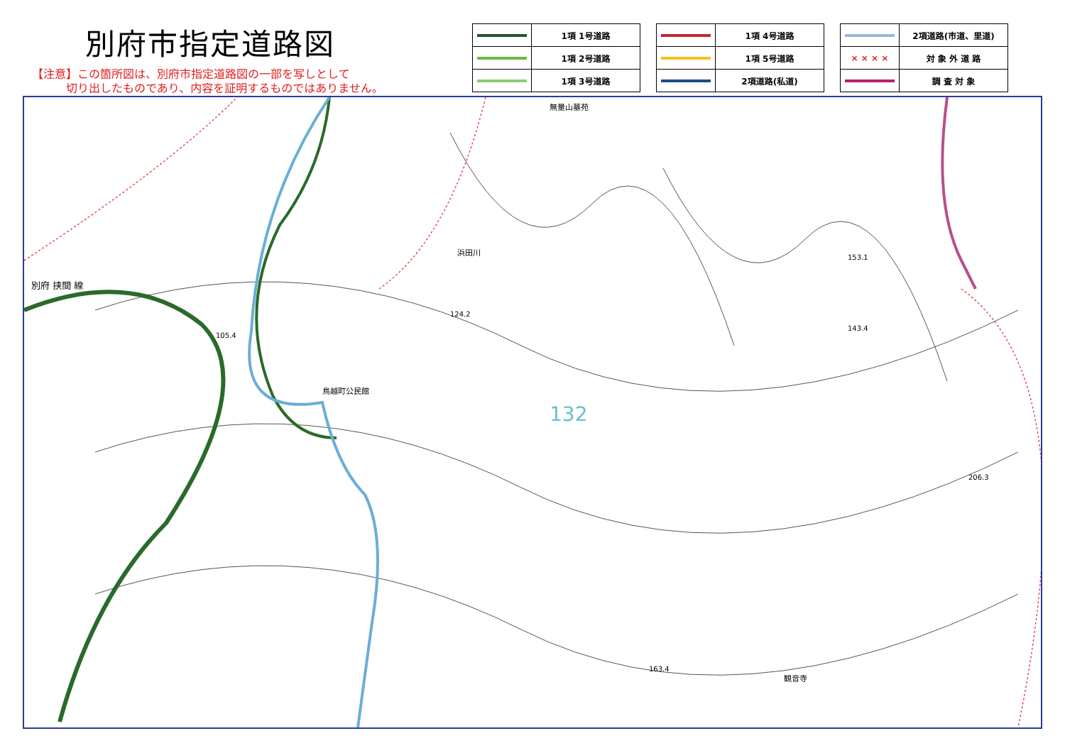別府市指定道路図
【注意】この箇所図は、別府市指定道路図の一部を写しとして
   切り出したものであり、内容を証明するものではありません。
| | 1項 1号道路 |
| | 1項 2号道路 |
| | 1項 3号道路 |
| | 1項 4号道路 |
| | 1項 5号道路 |
| | 2項道路(私道) |
| | 2項道路(市道、里道) |
| × × × × | 対 象 外 道 路 |
| | 調 査 対 象 |
別府 挟間 線
鳥越町公民館
浜田川
132
観音寺
無量山墓苑
153.1
143.4
124.2
105.4
163.4
206.3